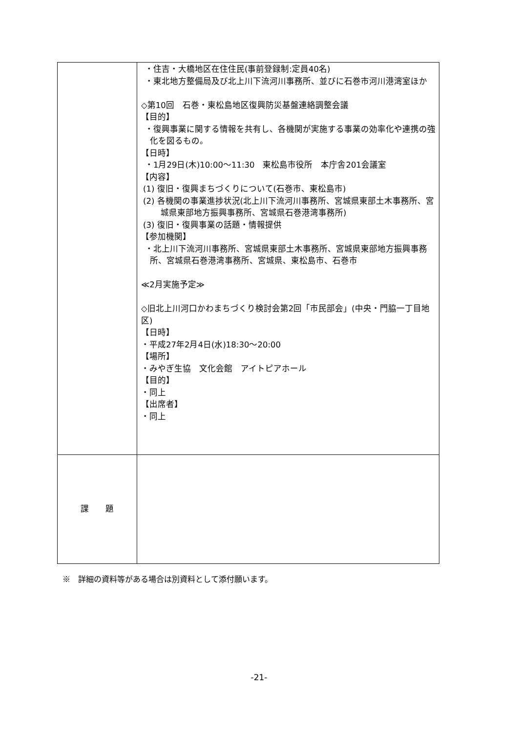| | ・住吉・大橋地区在住住民(事前登録制:定員40名) ・東北地方整備局及び北上川下流河川事務所、並びに石巻市河川港湾室ほか ◇第10回 石巻・東松島地区復興防災基盤連絡調整会議 【目的】 ・復興事業に関する情報を共有し、各機関が実施する事業の効率化や連携の強化を図るもの。 【日時】 ・1月29日(木)10:00～11:30 東松島市役所 本庁舎201会議室 【内容】 (1) 復旧・復興まちづくりについて(石巻市、東松島市) (2) 各機関の事業進捗状況(北上川下流河川事務所、宮城県東部土木事務所、宮城県東部地方振興事務所、宮城県石巻港湾事務所) (3) 復旧・復興事業の話題・情報提供 【参加機関】 ・北上川下流河川事務所、宮城県東部土木事務所、宮城県東部地方振興事務所、宮城県石巻港湾事務所、宮城県、東松島市、石巻市 ≪2月実施予定≫ ◇旧北上川河口かわまちづくり検討会第2回「市民部会」(中央・門脇一丁目地区) 【日時】 ・平成27年2月4日(水)18:30～20:00 【場所】 ・みやぎ生協 文化会館 アイトピアホール 【目的】 ・同上 【出席者】 ・同上 |
| 課 題 | |
※　詳細の資料等がある場合は別資料として添付願います。
-21-